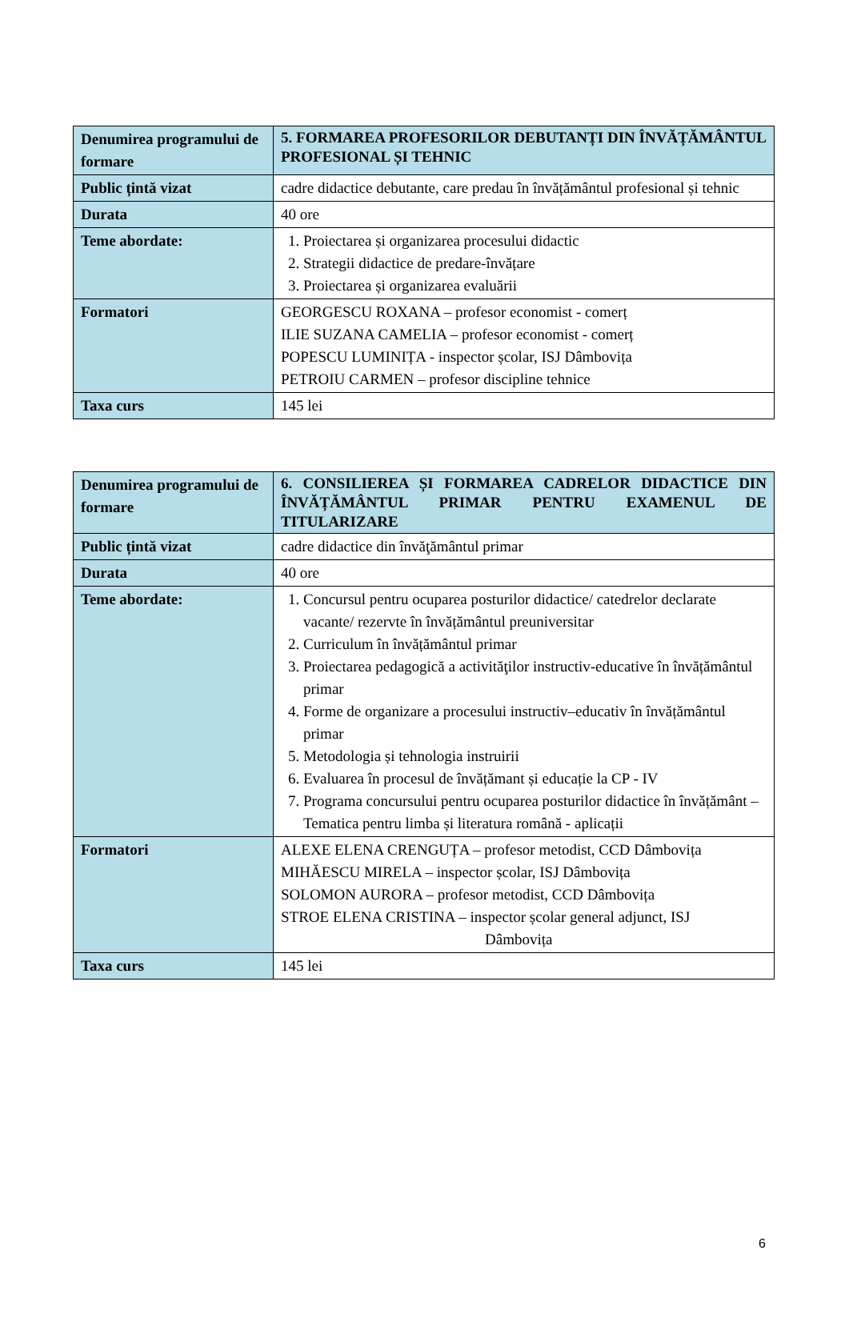| Denumirea programului de formare | 5. FORMAREA PROFESORILOR DEBUTANȚI DIN ÎNVĂȚĂMÂNTUL PROFESIONAL ȘI TEHNIC |
| Public țintă vizat | cadre didactice debutante, care predau în învățământul profesional și tehnic |
| Durata | 40 ore |
| Teme abordate: | 1. Proiectarea și organizarea procesului didactic 2. Strategii didactice de predare-învățare 3. Proiectarea și organizarea evaluării |
| Formatori | GEORGESCU ROXANA – profesor economist - comerț ILIE SUZANA CAMELIA – profesor economist - comerț POPESCU LUMINIȚA - inspector școlar, ISJ Dâmbovița PETROIU CARMEN – profesor discipline tehnice |
| Taxa curs | 145 lei |
| Denumirea programului de formare | 6. CONSILIEREA ȘI FORMAREA CADRELOR DIDACTICE DIN ÎNVĂȚĂMÂNTUL PRIMAR PENTRU EXAMENUL DE TITULARIZARE |
| Public țintă vizat | cadre didactice din învăţământul primar |
| Durata | 40 ore |
| Teme abordate: | 1. Concursul pentru ocuparea posturilor didactice/ catedrelor declarate vacante/ rezervte în învățământul preuniversitar 2. Curriculum în învățământul primar 3. Proiectarea pedagogică a activităţilor instructiv-educative în învățământul primar 4. Forme de organizare a procesului instructiv–educativ în învățământul primar 5. Metodologia și tehnologia instruirii 6. Evaluarea în procesul de învățămant și educație la CP - IV 7. Programa concursului pentru ocuparea posturilor didactice în învățământ – Tematica pentru limba și literatura română - aplicații |
| Formatori | ALEXE ELENA CRENGUȚA – profesor metodist, CCD Dâmbovița MIHĂESCU MIRELA – inspector școlar, ISJ Dâmbovița SOLOMON AURORA – profesor metodist, CCD Dâmbovița STROE ELENA CRISTINA – inspector școlar general adjunct, ISJ Dâmbovița |
| Taxa curs | 145 lei |
6